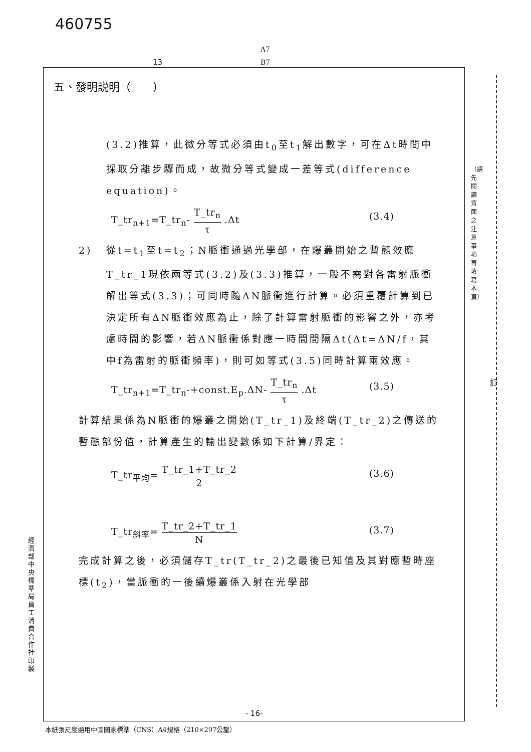460755
A7
B7
13
五、發明説明（　　）
(3.2)推算，此微分等式必須由t<sub>0</sub>至t<sub>1</sub>解出數字，可在Δt時間中採取分離步驟而成，故微分等式變成一差等式(difference equation)。
T_tr<sub>n+1</sub>=T_tr<sub>n</sub>- T_tr<sub>n</sub> τ .Δt (3.4)
2) 從t=t<sub>1</sub>至t=t<sub>2</sub>；N脈衝通過光學部，在爆叢開始之暫態效應T_tr_1現依兩等式(3.2)及(3.3)推算，一般不需對各雷射脈衝解出等式(3.3)；可同時隨ΔN脈衝進行計算。必須重覆計算到已決定所有ΔN脈衝效應為止，除了計算雷射脈衝的影響之外，亦考慮時間的影響，若ΔN脈衝係對應一時間間隔Δt(Δt=ΔN/f，其中f為雷射的脈衝頻率)，則可如等式(3.5)同時計算兩效應。
T_tr<sub>n+1</sub>=T_tr<sub>n</sub>-+const.E<sub>p</sub>.ΔN- T_tr<sub>n</sub> τ .Δt (3.5)
計算結果係為N脈衝的爆叢之開始(T_tr_1)及終端(T_tr_2)之傳送的暫態部份值，計算產生的輸出變數係如下計算/界定：
T_tr<sub>平均</sub>= T_tr_1+T_tr_2 2 (3.6)
T_tr<sub>斜率</sub>= T_tr_2+T_tr_1 N (3.7)
完成計算之後，必須儲存T_tr(T_tr_2)之最後已知值及其對應暫時座標(t<sub>2</sub>)，當脈衝的一後續爆叢係入射在光學部
- 16-
本紙張尺度適用中國國家標準（CNS）A4規格（210×297公釐）
經濟部中央標準局員工消費合作社印製
（請先閱讀背面之注意事項再填寫本頁）
訂